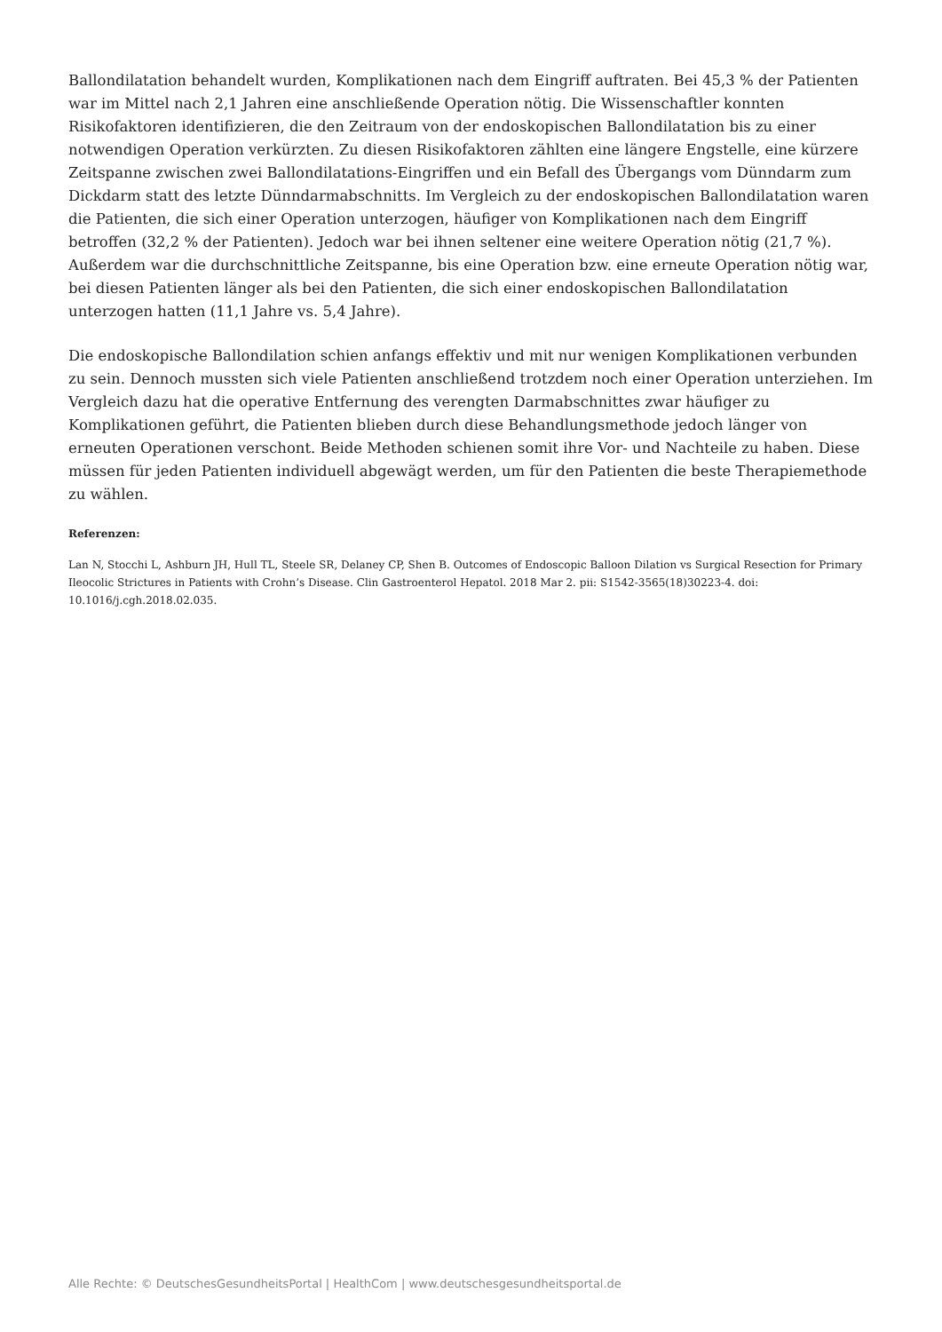Ballondilatation behandelt wurden, Komplikationen nach dem Eingriff auftraten. Bei 45,3 % der Patienten war im Mittel nach 2,1 Jahren eine anschließende Operation nötig. Die Wissenschaftler konnten Risikofaktoren identifizieren, die den Zeitraum von der endoskopischen Ballondilatation bis zu einer notwendigen Operation verkürzten. Zu diesen Risikofaktoren zählten eine längere Engstelle, eine kürzere Zeitspanne zwischen zwei Ballondilatations-Eingriffen und ein Befall des Übergangs vom Dünndarm zum Dickdarm statt des letzte Dünndarmabschnitts. Im Vergleich zu der endoskopischen Ballondilatation waren die Patienten, die sich einer Operation unterzogen, häufiger von Komplikationen nach dem Eingriff betroffen (32,2 % der Patienten). Jedoch war bei ihnen seltener eine weitere Operation nötig (21,7 %). Außerdem war die durchschnittliche Zeitspanne, bis eine Operation bzw. eine erneute Operation nötig war, bei diesen Patienten länger als bei den Patienten, die sich einer endoskopischen Ballondilatation unterzogen hatten (11,1 Jahre vs. 5,4 Jahre).
Die endoskopische Ballondilation schien anfangs effektiv und mit nur wenigen Komplikationen verbunden zu sein. Dennoch mussten sich viele Patienten anschließend trotzdem noch einer Operation unterziehen. Im Vergleich dazu hat die operative Entfernung des verengten Darmabschnittes zwar häufiger zu Komplikationen geführt, die Patienten blieben durch diese Behandlungsmethode jedoch länger von erneuten Operationen verschont. Beide Methoden schienen somit ihre Vor- und Nachteile zu haben. Diese müssen für jeden Patienten individuell abgewägt werden, um für den Patienten die beste Therapiemethode zu wählen.
Referenzen:
Lan N, Stocchi L, Ashburn JH, Hull TL, Steele SR, Delaney CP, Shen B. Outcomes of Endoscopic Balloon Dilation vs Surgical Resection for Primary Ileocolic Strictures in Patients with Crohn’s Disease. Clin Gastroenterol Hepatol. 2018 Mar 2. pii: S1542-3565(18)30223-4. doi: 10.1016/j.cgh.2018.02.035.
Alle Rechte: © DeutschesGesundheitsPortal | HealthCom | www.deutschesgesundheitsportal.de